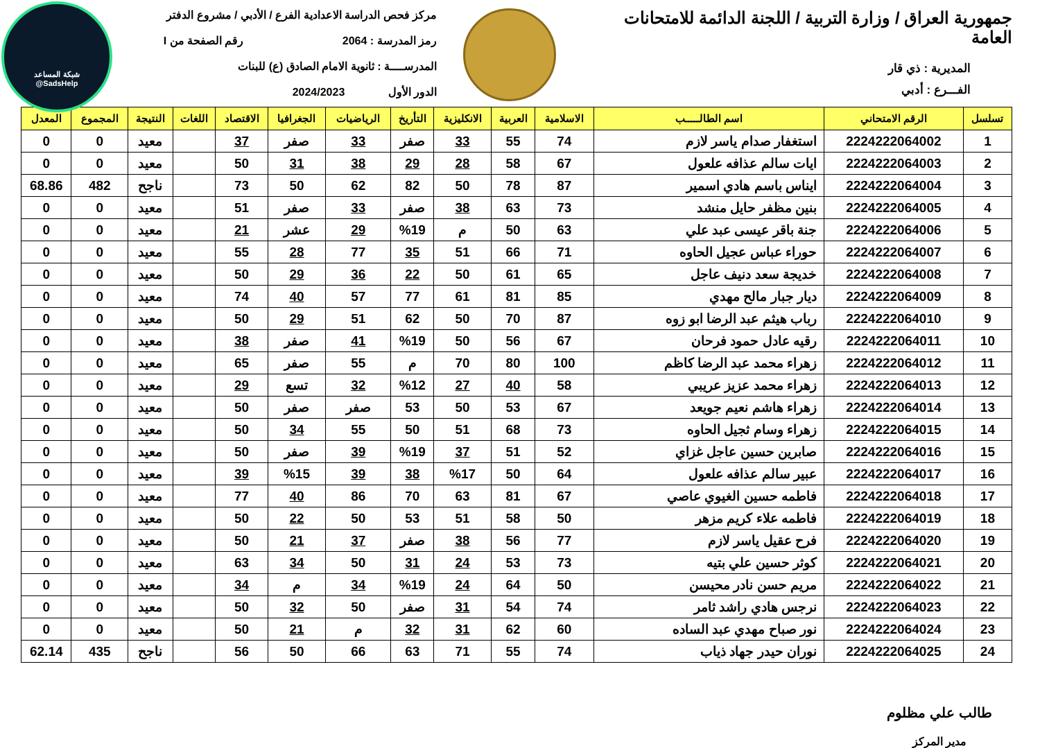شبكة المساعد
@SadsHelp
جمهورية العراق / وزارة التربية / اللجنة الدائمة للامتحانات العامة
المديرية : ذي قار
الفـــرع : أدبي
مركز فحص الدراسة الاعدادية الفرع / الأدبي / مشروع الدفتر
رمز المدرسة : 2064 رقم الصفحة من I
المدرســــة : ثانوية الامام الصادق (ع) للبنات
الدور الأول 2024/2023
| تسلسل | الرقم الامتحاني | اسم الطالـــــب | الاسلامية | العربية | الانكليزية | التأريخ | الرياضيات | الجغرافيا | الاقتصاد | اللغات | النتيجة | المجموع | المعدل |
| --- | --- | --- | --- | --- | --- | --- | --- | --- | --- | --- | --- | --- | --- |
| 1 | 2224222064002 | استغفار صدام ياسر لازم | 74 | 55 | 33 | صفر | 33 | صفر | 37 | | معيد | 0 | 0 |
| 2 | 2224222064003 | ايات سالم عذافه علعول | 67 | 58 | 28 | 29 | 38 | 31 | 50 | | معيد | 0 | 0 |
| 3 | 2224222064004 | ايناس باسم هادي اسمير | 87 | 78 | 50 | 82 | 62 | 50 | 73 | | ناجح | 482 | 68.86 |
| 4 | 2224222064005 | بنين مظفر حايل منشد | 73 | 63 | 38 | صفر | 33 | صفر | 51 | | معيد | 0 | 0 |
| 5 | 2224222064006 | جنة باقر عيسى عبد علي | 63 | 50 | م | %19 | 29 | عشر | 21 | | معيد | 0 | 0 |
| 6 | 2224222064007 | حوراء عباس عجيل الحاوه | 71 | 66 | 51 | 35 | 77 | 28 | 55 | | معيد | 0 | 0 |
| 7 | 2224222064008 | خديجة سعد دنيف عاجل | 65 | 61 | 50 | 22 | 36 | 29 | 50 | | معيد | 0 | 0 |
| 8 | 2224222064009 | ديار جبار مالح مهدي | 85 | 81 | 61 | 77 | 57 | 40 | 74 | | معيد | 0 | 0 |
| 9 | 2224222064010 | رباب هيثم عبد الرضا ابو زوه | 87 | 70 | 50 | 62 | 51 | 29 | 50 | | معيد | 0 | 0 |
| 10 | 2224222064011 | رقيه عادل حمود فرحان | 67 | 56 | 50 | %19 | 41 | صفر | 38 | | معيد | 0 | 0 |
| 11 | 2224222064012 | زهراء محمد عبد الرضا كاظم | 100 | 80 | 70 | م | 55 | صفر | 65 | | معيد | 0 | 0 |
| 12 | 2224222064013 | زهراء محمد عزيز عريبي | 58 | 40 | 27 | %12 | 32 | تسع | 29 | | معيد | 0 | 0 |
| 13 | 2224222064014 | زهراء هاشم نعيم جويعد | 67 | 53 | 50 | 53 | صفر | صفر | 50 | | معيد | 0 | 0 |
| 14 | 2224222064015 | زهراء وسام ثجيل الحاوه | 73 | 68 | 51 | 50 | 55 | 34 | 50 | | معيد | 0 | 0 |
| 15 | 2224222064016 | صابرين حسين عاجل غزاي | 52 | 51 | 37 | %19 | 39 | صفر | 50 | | معيد | 0 | 0 |
| 16 | 2224222064017 | عبير سالم عذافه علعول | 64 | 50 | %17 | 38 | 39 | %15 | 39 | | معيد | 0 | 0 |
| 17 | 2224222064018 | فاطمه حسين الغيوي عاصي | 67 | 81 | 63 | 70 | 86 | 40 | 77 | | معيد | 0 | 0 |
| 18 | 2224222064019 | فاطمه علاء كريم مزهر | 50 | 58 | 51 | 53 | 50 | 22 | 50 | | معيد | 0 | 0 |
| 19 | 2224222064020 | فرح عقيل ياسر لازم | 77 | 56 | 38 | صفر | 37 | 21 | 50 | | معيد | 0 | 0 |
| 20 | 2224222064021 | كوثر حسين علي بتيه | 73 | 53 | 24 | 31 | 50 | 34 | 63 | | معيد | 0 | 0 |
| 21 | 2224222064022 | مريم حسن نادر محيسن | 50 | 64 | 24 | %19 | 34 | م | 34 | | معيد | 0 | 0 |
| 22 | 2224222064023 | نرجس هادي راشد ثامر | 74 | 54 | 31 | صفر | 50 | 32 | 50 | | معيد | 0 | 0 |
| 23 | 2224222064024 | نور صباح مهدي عبد الساده | 60 | 62 | 31 | 32 | م | 21 | 50 | | معيد | 0 | 0 |
| 24 | 2224222064025 | نوران حيدر جهاد ذياب | 74 | 55 | 71 | 63 | 66 | 50 | 56 | | ناجح | 435 | 62.14 |
طالب علي مظلوم
مدير المركز